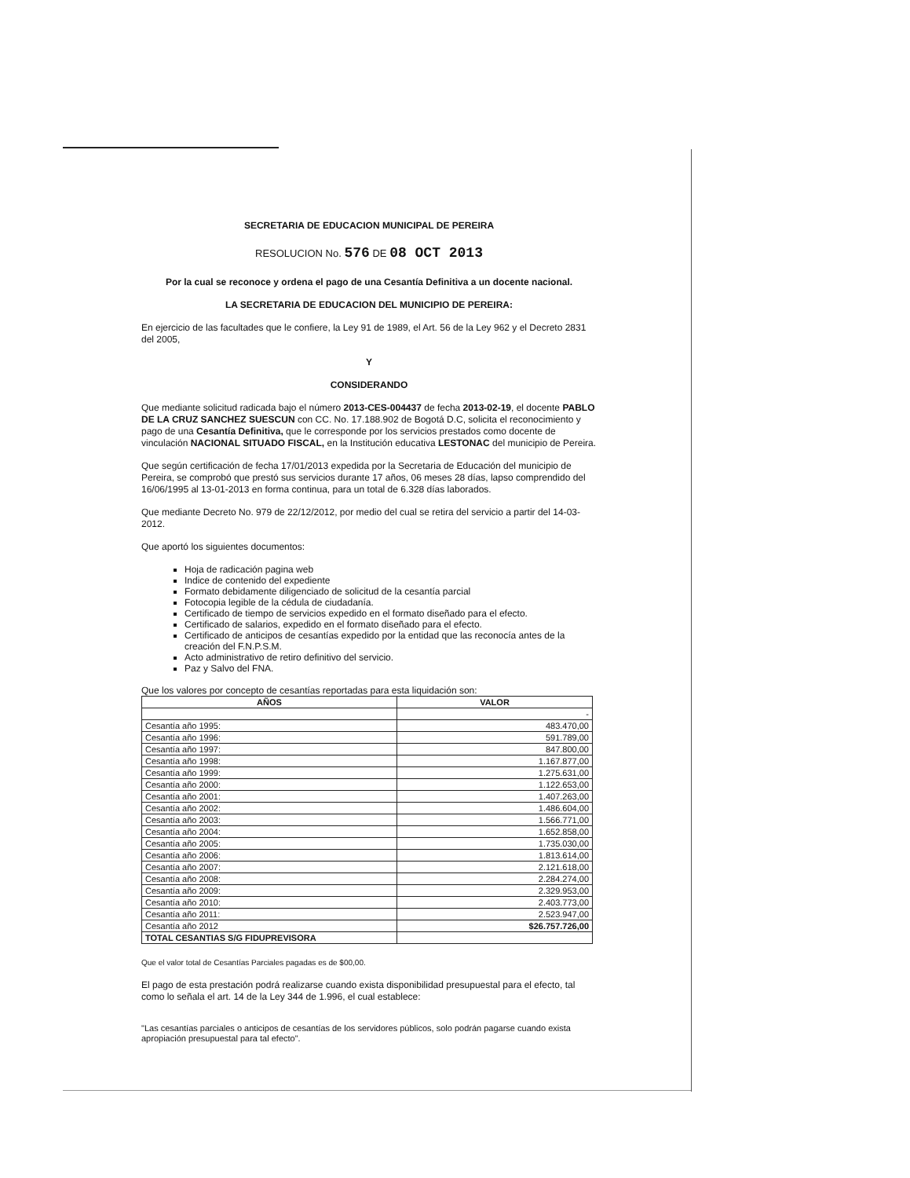SECRETARIA DE EDUCACION MUNICIPAL DE PEREIRA
RESOLUCION No. 576 DE 08 OCT 2013
Por la cual se reconoce y ordena el pago de una Cesantía Definitiva a un docente nacional.
LA SECRETARIA DE EDUCACION DEL MUNICIPIO DE PEREIRA:
En ejercicio de las facultades que le confiere, la Ley 91 de 1989, el Art. 56 de la Ley 962 y el Decreto 2831 del 2005,
Y
CONSIDERANDO
Que mediante solicitud radicada bajo el número 2013-CES-004437 de fecha 2013-02-19, el docente PABLO DE LA CRUZ SANCHEZ SUESCUN con CC. No. 17.188.902 de Bogotá D.C, solicita el reconocimiento y pago de una Cesantía Definitiva, que le corresponde por los servicios prestados como docente de vinculación NACIONAL SITUADO FISCAL, en la Institución educativa LESTONAC del municipio de Pereira.
Que según certificación de fecha 17/01/2013 expedida por la Secretaria de Educación del municipio de Pereira, se comprobó que prestó sus servicios durante 17 años, 06 meses 28 días, lapso comprendido del 16/06/1995 al 13-01-2013 en forma continua, para un total de 6.328 días laborados.
Que mediante Decreto No. 979 de 22/12/2012, por medio del cual se retira del servicio a partir del 14-03-2012.
Que aportó los siguientes documentos:
Hoja de radicación pagina web
Indice de contenido del expediente
Formato debidamente diligenciado de solicitud de la cesantía parcial
Fotocopia legible de la cédula de ciudadanía.
Certificado de tiempo de servicios expedido en el formato diseñado para el efecto.
Certificado de salarios, expedido en el formato diseñado para el efecto.
Certificado de anticipos de cesantías expedido por la entidad que las reconocía antes de la creación del F.N.P.S.M.
Acto administrativo de retiro definitivo del servicio.
Paz y Salvo del FNA.
Que los valores por concepto de cesantías reportadas para esta liquidación son:
| AÑOS | VALOR |
| --- | --- |
| | - |
| Cesantía año 1995: | 483.470,00 |
| Cesantía año 1996: | 591.789,00 |
| Cesantía año 1997: | 847.800,00 |
| Cesantía año 1998: | 1.167.877,00 |
| Cesantía año 1999: | 1.275.631,00 |
| Cesantía año 2000: | 1.122.653,00 |
| Cesantía año 2001: | 1.407.263,00 |
| Cesantía año 2002: | 1.486.604,00 |
| Cesantía año 2003: | 1.566.771,00 |
| Cesantía año 2004: | 1.652.858,00 |
| Cesantía año 2005: | 1.735.030,00 |
| Cesantía año 2006: | 1.813.614,00 |
| Cesantía año 2007: | 2.121.618,00 |
| Cesantía año 2008: | 2.284.274,00 |
| Cesantía año 2009: | 2.329.953,00 |
| Cesantía año 2010: | 2.403.773,00 |
| Cesantía año 2011: | 2.523.947,00 |
| Cesantía año 2012 | $26.757.726,00 |
| TOTAL CESANTIAS S/G FIDUPREVISORA | |
Que el valor total de Cesantías Parciales pagadas es de $00,00.
El pago de esta prestación podrá realizarse cuando exista disponibilidad presupuestal para el efecto, tal como lo señala el art. 14 de la Ley 344 de 1.996, el cual establece:
"Las cesantías parciales o anticipos de cesantías de los servidores públicos, solo podrán pagarse cuando exista apropiación presupuestal para tal efecto".